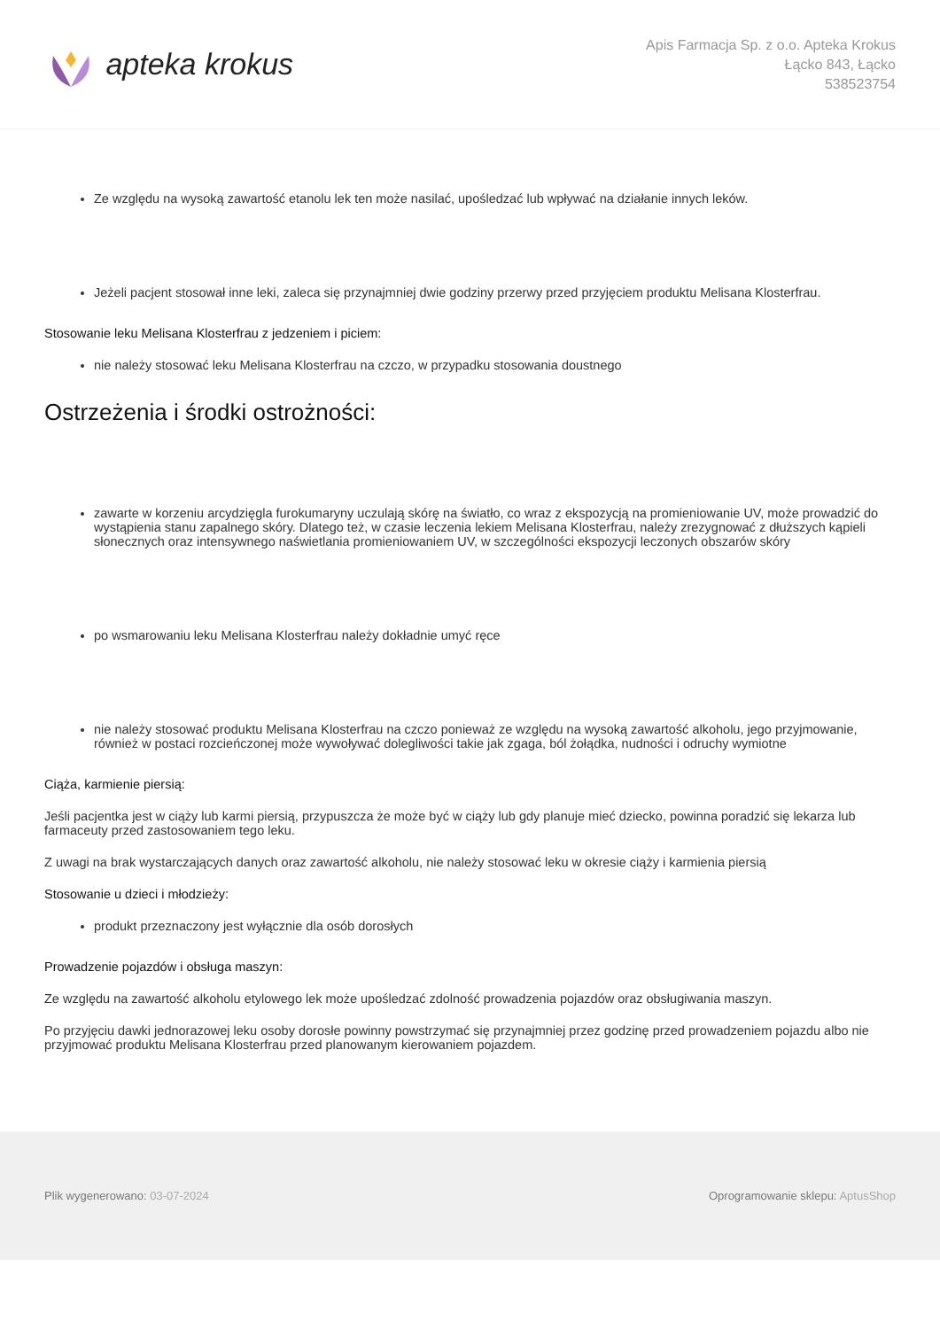apteka krokus
Apis Farmacja Sp. z o.o. Apteka Krokus
Łącko 843, Łącko
538523754
Ze względu na wysoką zawartość etanolu lek ten może nasilać, upośledzać lub wpływać na działanie innych leków.
Jeżeli pacjent stosował inne leki, zaleca się przynajmniej dwie godziny przerwy przed przyjęciem produktu Melisana Klosterfrau.
Stosowanie leku Melisana Klosterfrau z jedzeniem i piciem:
nie należy stosować leku Melisana Klosterfrau na czczo, w przypadku stosowania doustnego
Ostrzeżenia i środki ostrożności:
zawarte w korzeniu arcydzięgla furokumaryny uczulają skórę na światło, co wraz z ekspozycją na promieniowanie UV, może prowadzić do wystąpienia stanu zapalnego skóry. Dlatego też, w czasie leczenia lekiem Melisana Klosterfrau, należy zrezygnować z dłuższych kąpieli słonecznych oraz intensywnego naświetlania promieniowaniem UV, w szczególności ekspozycji leczonych obszarów skóry
po wsmarowaniu leku Melisana Klosterfrau należy dokładnie umyć ręce
nie należy stosować produktu Melisana Klosterfrau na czczo ponieważ ze względu na wysoką zawartość alkoholu, jego przyjmowanie, również w postaci rozcieńczonej może wywoływać dolegliwości takie jak zgaga, ból żołądka, nudności i odruchy wymiotne
Ciąża, karmienie piersią:
Jeśli pacjentka jest w ciąży lub karmi piersią, przypuszcza że może być w ciąży lub gdy planuje mieć dziecko, powinna poradzić się lekarza lub farmaceuty przed zastosowaniem tego leku.
Z uwagi na brak wystarczających danych oraz zawartość alkoholu, nie należy stosować leku w okresie ciąży i karmienia piersią
Stosowanie u dzieci i młodzieży:
produkt przeznaczony jest wyłącznie dla osób dorosłych
Prowadzenie pojazdów i obsługa maszyn:
Ze względu na zawartość alkoholu etylowego lek może upośledzać zdolność prowadzenia pojazdów oraz obsługiwania maszyn.
Po przyjęciu dawki jednorazowej leku osoby dorosłe powinny powstrzymać się przynajmniej przez godzinę przed prowadzeniem pojazdu albo nie przyjmować produktu Melisana Klosterfrau przed planowanym kierowaniem pojazdem.
Plik wygenerowano: 03-07-2024
Oprogramowanie sklepu: AptusShop